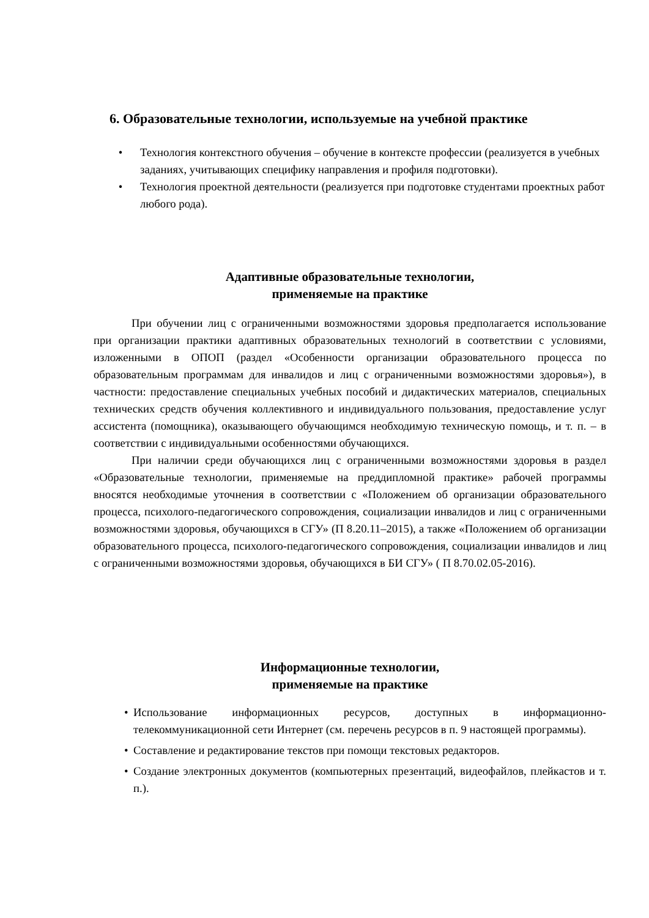6. Образовательные технологии, используемые на учебной практике
• Технология контекстного обучения – обучение в контексте профессии (реализуется в учебных заданиях, учитывающих специфику направления и профиля подготовки).
• Технология проектной деятельности (реализуется при подготовке студентами проектных работ любого рода).
Адаптивные образовательные технологии,
применяемые на практике
При обучении лиц с ограниченными возможностями здоровья предполагается использование при организации практики адаптивных образовательных технологий в соответствии с условиями, изложенными в ОПОП (раздел «Особенности организации образовательного процесса по образовательным программам для инвалидов и лиц с ограниченными возможностями здоровья»), в частности: предоставление специальных учебных пособий и дидактических материалов, специальных технических средств обучения коллективного и индивидуального пользования, предоставление услуг ассистента (помощника), оказывающего обучающимся необходимую техническую помощь, и т. п. – в соответствии с индивидуальными особенностями обучающихся.
При наличии среди обучающихся лиц с ограниченными возможностями здоровья в раздел «Образовательные технологии, применяемые на преддипломной практике» рабочей программы вносятся необходимые уточнения в соответствии с «Положением об организации образовательного процесса, психолого-педагогического сопровождения, социализации инвалидов и лиц с ограниченными возможностями здоровья, обучающихся в СГУ» (П 8.20.11–2015), а также «Положением об организации образовательного процесса, психолого-педагогического сопровождения, социализации инвалидов и лиц с ограниченными возможностями здоровья, обучающихся в БИ СГУ» ( П 8.70.02.05-2016).
Информационные технологии,
применяемые на практике
• Использование информационных ресурсов, доступных в информационно-телекоммуникационной сети Интернет (см. перечень ресурсов в п. 9 настоящей программы).
• Составление и редактирование текстов при помощи текстовых редакторов.
• Создание электронных документов (компьютерных презентаций, видеофайлов, плейкастов и т. п.).